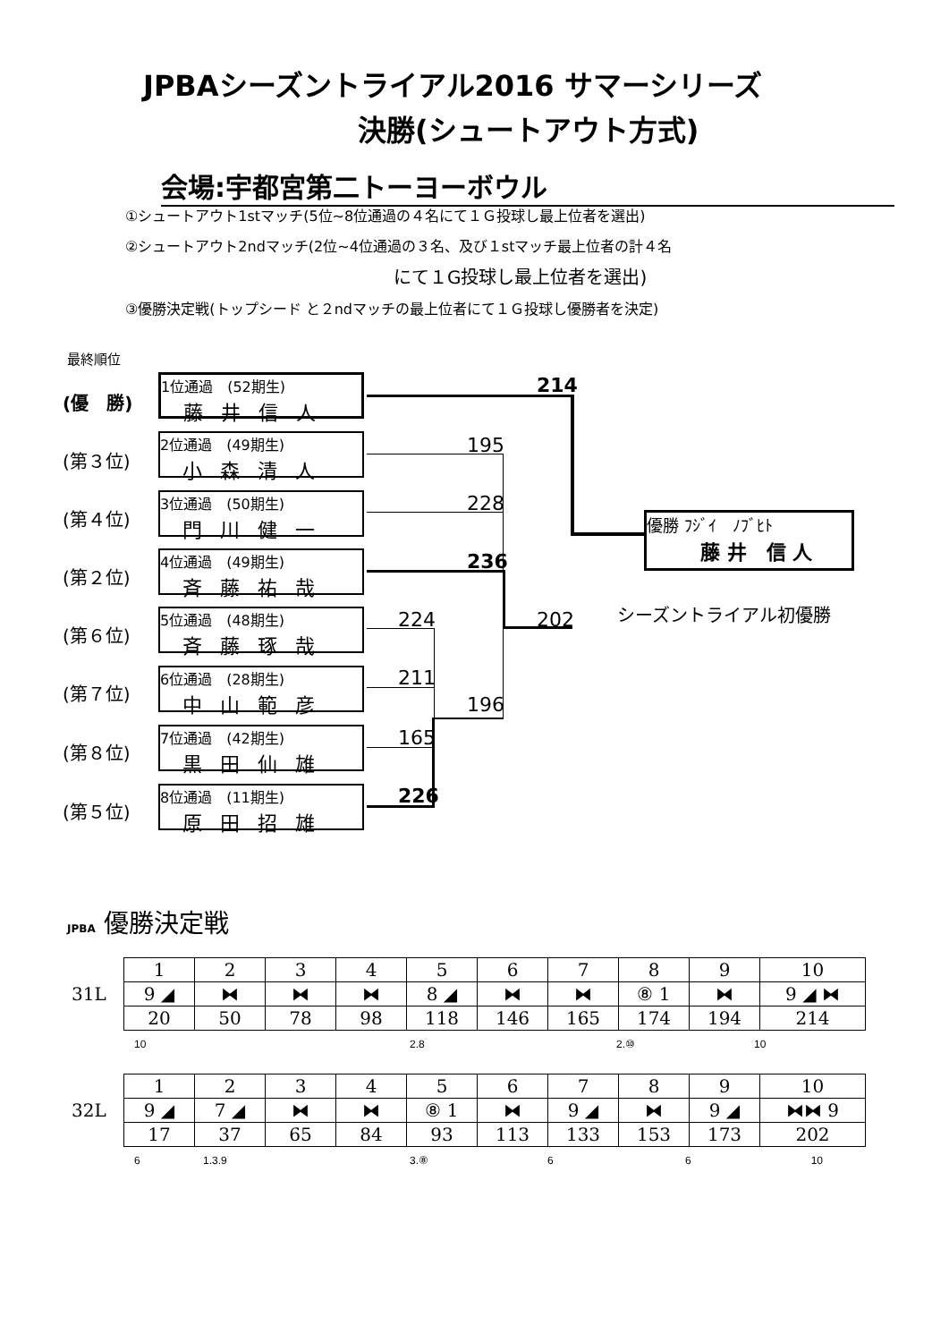JPBAシーズントライアル2016 サマーシリーズ
決勝(シュートアウト方式)
会場:宇都宮第二トーヨーボウル
①シュートアウト1stマッチ(5位~8位通過の４名にて１Ｇ投球し最上位者を選出)
②シュートアウト2ndマッチ(2位~4位通過の３名、及び１stマッチ最上位者の計４名
にて１G投球し最上位者を選出)
③優勝決定戦(トップシード と２ndマッチの最上位者にて１Ｇ投球し優勝者を決定)
最終順位
(優　勝)
1位通過　(52期生)
藤井信人
(第３位)
2位通過　(49期生)
小森清人
(第４位)
3位通過　(50期生)
門川健一
(第２位)
4位通過　(49期生)
斉藤祐哉
(第６位)
5位通過　(48期生)
斉藤琢哉
(第７位)
6位通過　(28期生)
中山範彦
(第８位)
7位通過　(42期生)
黒田仙雄
(第５位)
8位通過　(11期生)
原田招雄
214
195
228
236
202
224
211
196
165
226
優勝 ﾌｼﾞｲ　ﾉﾌﾞﾋﾄ
藤 井　信 人
シーズントライアル初優勝
JPBA 優勝決定戦
31L
| 1 | 2 | 3 | 4 | 5 | 6 | 7 | 8 | 9 | 10 |
| 9 ◢ | ⧓ | ⧓ | ⧓ | 8 ◢ | ⧓ | ⧓ | ⑧ 1 | ⧓ | 9 ◢ ⧓ |
| 20 | 50 | 78 | 98 | 118 | 146 | 165 | 174 | 194 | 214 |
10 2.8 2.⑩ 10
32L
| 1 | 2 | 3 | 4 | 5 | 6 | 7 | 8 | 9 | 10 |
| 9 ◢ | 7 ◢ | ⧓ | ⧓ | ⑧ 1 | ⧓ | 9 ◢ | ⧓ | 9 ◢ | ⧓⧓ 9 |
| 17 | 37 | 65 | 84 | 93 | 113 | 133 | 153 | 173 | 202 |
6 1.3.9 3.⑧ 6 6 10